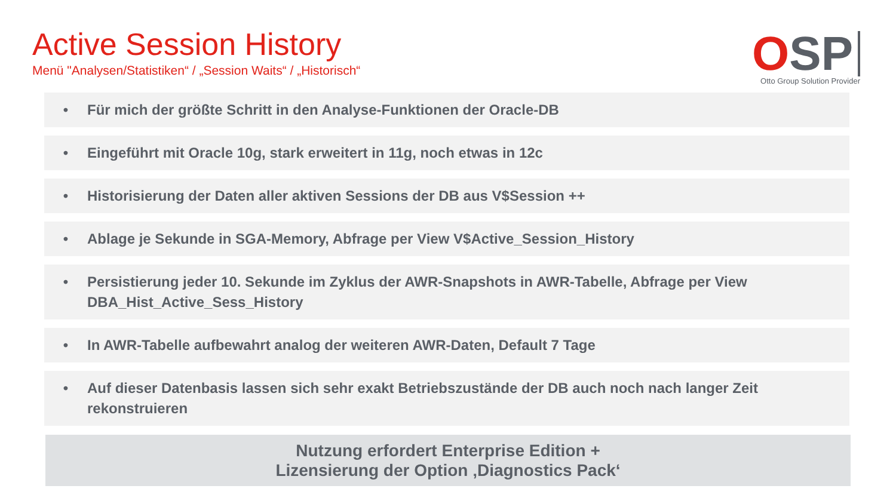Active Session History
Menü "Analysen/Statistiken“ / „Session Waits“ / „Historisch“
OSP
Otto Group Solution Provider
• Für mich der größte Schritt in den Analyse-Funktionen der Oracle-DB
• Eingeführt mit Oracle 10g, stark erweitert in 11g, noch etwas in 12c
• Historisierung der Daten aller aktiven Sessions der DB aus V$Session ++
• Ablage je Sekunde in SGA-Memory, Abfrage per View V$Active_Session_History
• Persistierung jeder 10. Sekunde im Zyklus der AWR-Snapshots in AWR-Tabelle, Abfrage per View DBA_Hist_Active_Sess_History
• In AWR-Tabelle aufbewahrt analog der weiteren AWR-Daten, Default 7 Tage
• Auf dieser Datenbasis lassen sich sehr exakt Betriebszustände der DB auch noch nach langer Zeit rekonstruieren
Nutzung erfordert Enterprise Edition +
Lizensierung der Option ‚Diagnostics Pack‘